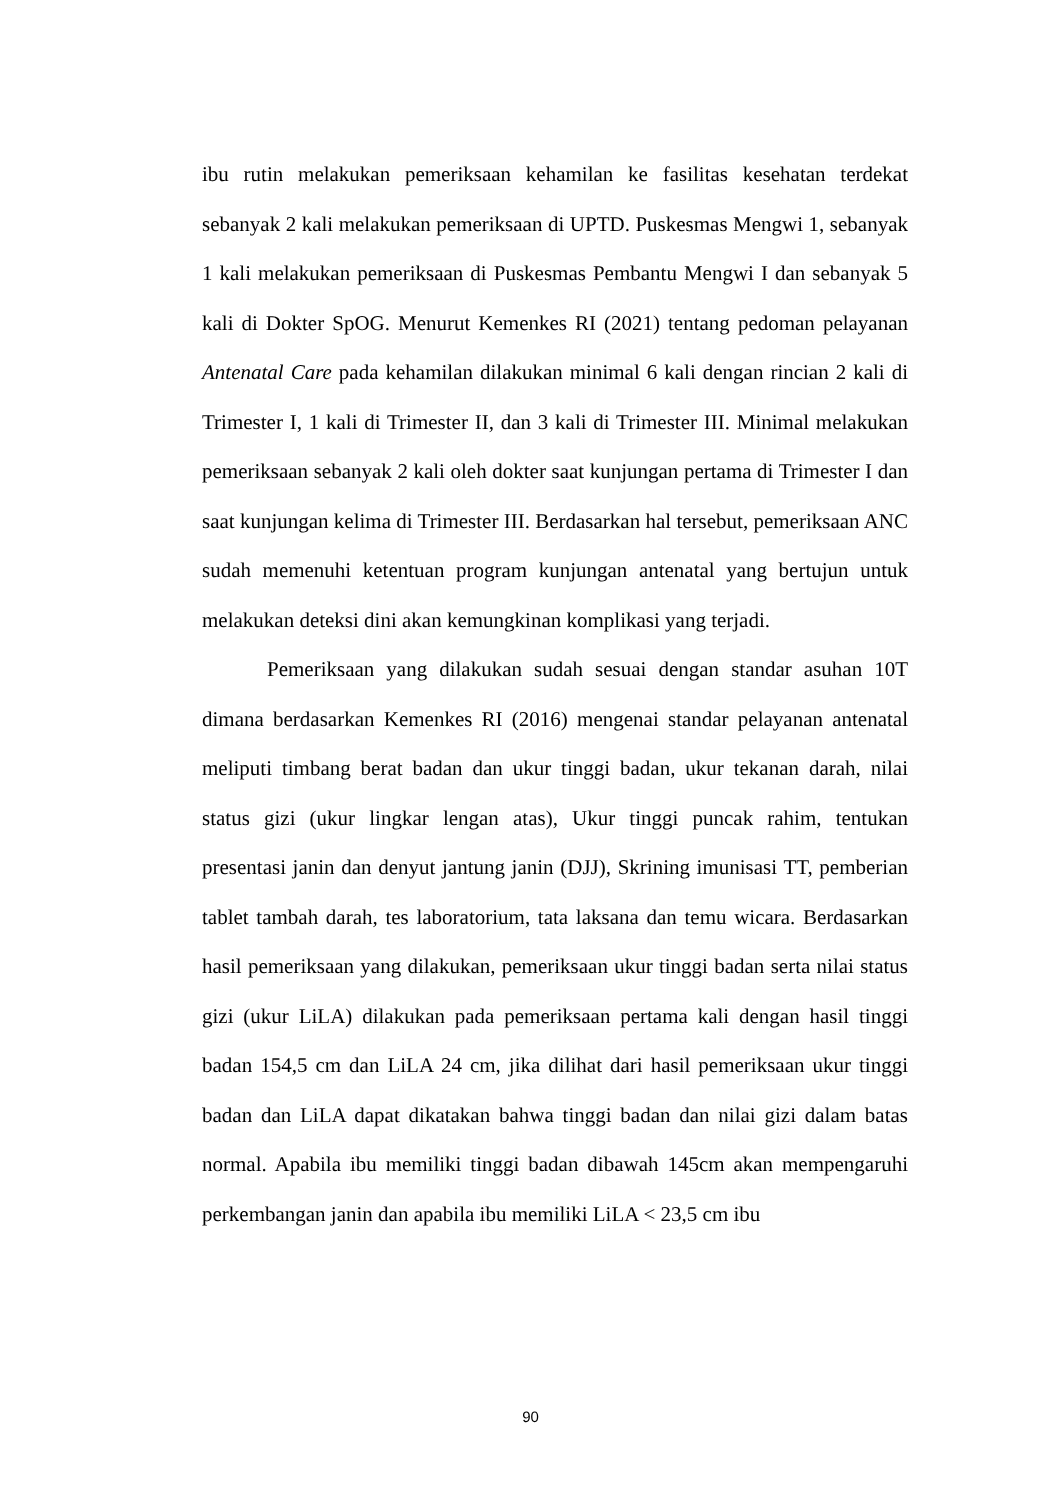ibu rutin melakukan pemeriksaan kehamilan ke fasilitas kesehatan terdekat sebanyak 2 kali melakukan pemeriksaan di UPTD. Puskesmas Mengwi 1, sebanyak 1 kali melakukan pemeriksaan di Puskesmas Pembantu Mengwi I dan sebanyak 5 kali di Dokter SpOG. Menurut Kemenkes RI (2021) tentang pedoman pelayanan Antenatal Care pada kehamilan dilakukan minimal 6 kali dengan rincian 2 kali di Trimester I, 1 kali di Trimester II, dan 3 kali di Trimester III. Minimal melakukan pemeriksaan sebanyak 2 kali oleh dokter saat kunjungan pertama di Trimester I dan saat kunjungan kelima di Trimester III. Berdasarkan hal tersebut, pemeriksaan ANC sudah memenuhi ketentuan program kunjungan antenatal yang bertujun untuk melakukan deteksi dini akan kemungkinan komplikasi yang terjadi.
Pemeriksaan yang dilakukan sudah sesuai dengan standar asuhan 10T dimana berdasarkan Kemenkes RI (2016) mengenai standar pelayanan antenatal meliputi timbang berat badan dan ukur tinggi badan, ukur tekanan darah, nilai status gizi (ukur lingkar lengan atas), Ukur tinggi puncak rahim, tentukan presentasi janin dan denyut jantung janin (DJJ), Skrining imunisasi TT, pemberian tablet tambah darah, tes laboratorium, tata laksana dan temu wicara. Berdasarkan hasil pemeriksaan yang dilakukan, pemeriksaan ukur tinggi badan serta nilai status gizi (ukur LiLA) dilakukan pada pemeriksaan pertama kali dengan hasil tinggi badan 154,5 cm dan LiLA 24 cm, jika dilihat dari hasil pemeriksaan ukur tinggi badan dan LiLA dapat dikatakan bahwa tinggi badan dan nilai gizi dalam batas normal. Apabila ibu memiliki tinggi badan dibawah 145cm akan mempengaruhi perkembangan janin dan apabila ibu memiliki LiLA < 23,5 cm ibu
90